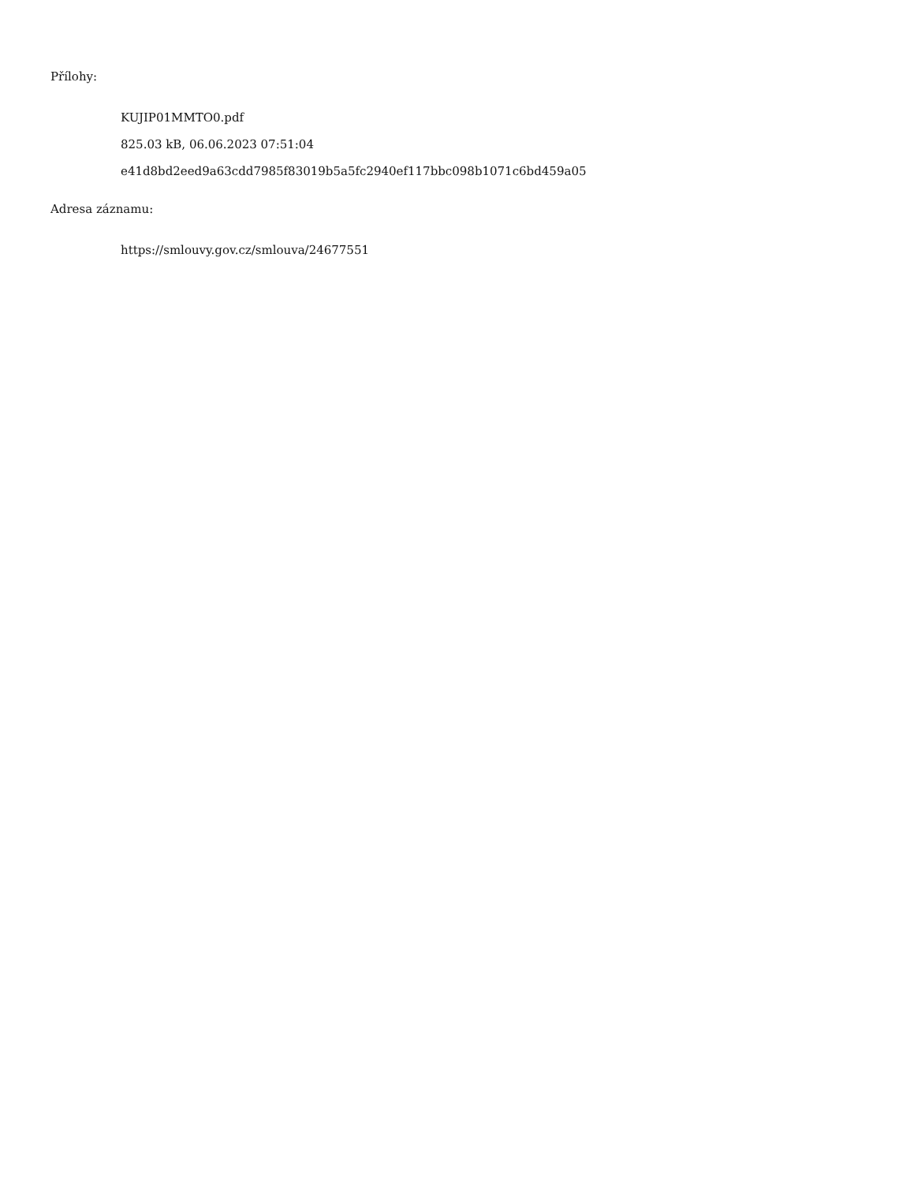Přílohy:
KUJIP01MMTO0.pdf
825.03 kB, 06.06.2023 07:51:04
e41d8bd2eed9a63cdd7985f83019b5a5fc2940ef117bbc098b1071c6bd459a05
Adresa záznamu:
https://smlouvy.gov.cz/smlouva/24677551